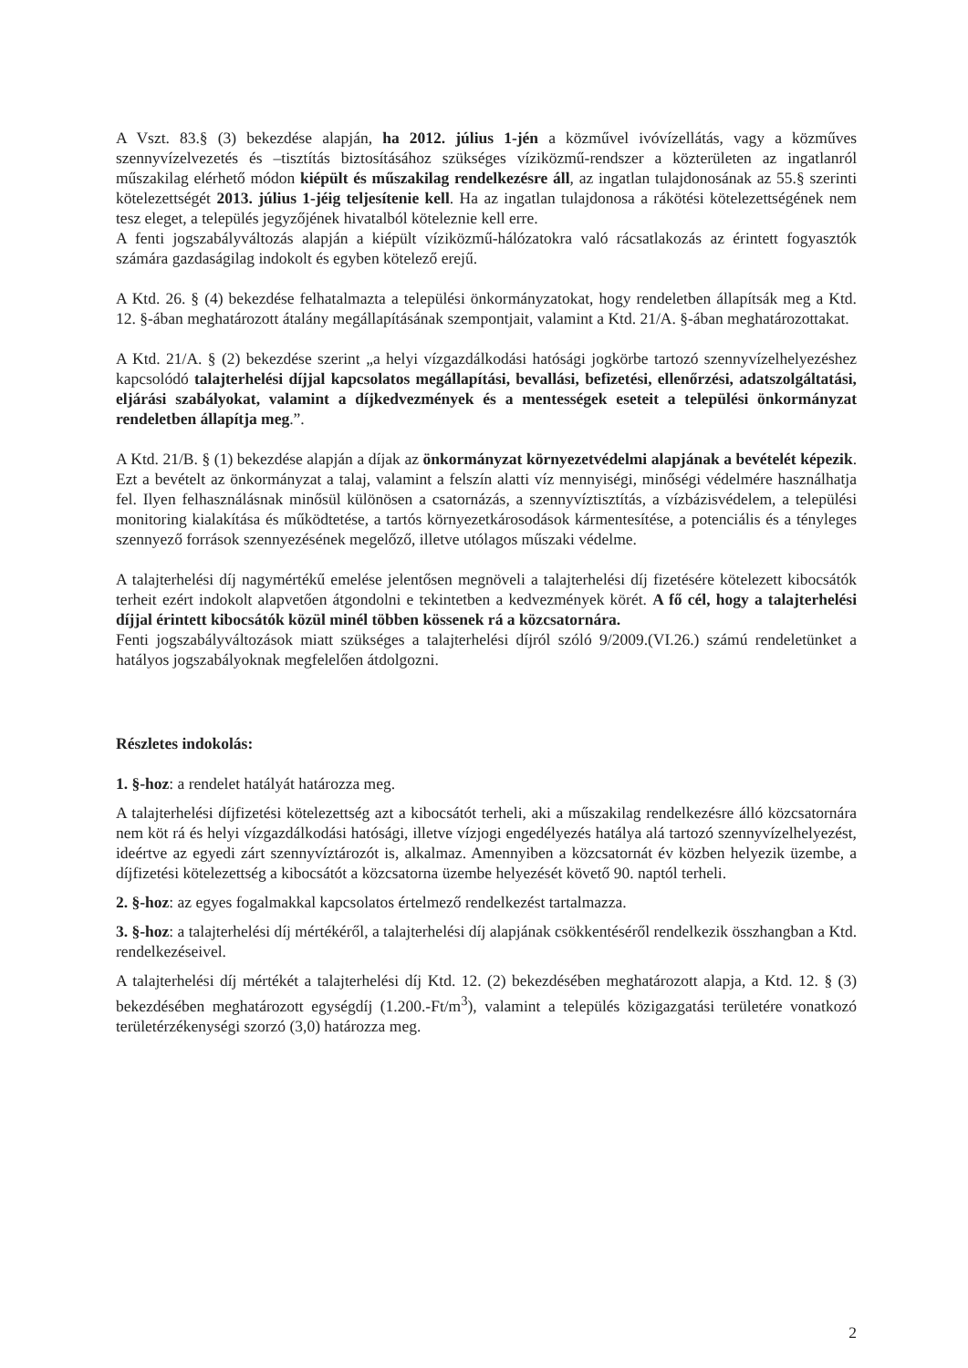A Vszt. 83.§ (3) bekezdése alapján, ha 2012. július 1-jén a közművel ivóvízellátás, vagy a közműves szennyvízelvezetés és –tisztítás biztosításához szükséges víziközmű-rendszer a közterületen az ingatlanról műszakilag elérhető módon kiépült és műszakilag rendelkezésre áll, az ingatlan tulajdonosának az 55.§ szerinti kötelezettségét 2013. július 1-jéig teljesítenie kell. Ha az ingatlan tulajdonosa a rákötési kötelezettségének nem tesz eleget, a település jegyzőjének hivatalból köteleznie kell erre.
A fenti jogszabályváltozás alapján a kiépült víziközmű-hálózatokra való rácsatlakozás az érintett fogyasztók számára gazdaságilag indokolt és egyben kötelező erejű.
A Ktd. 26. § (4) bekezdése felhatalmazta a települési önkormányzatokat, hogy rendeletben állapítsák meg a Ktd. 12. §-ában meghatározott átalány megállapításának szempontjait, valamint a Ktd. 21/A. §-ában meghatározottakat.
A Ktd. 21/A. § (2) bekezdése szerint „a helyi vízgazdálkodási hatósági jogkörbe tartozó szennyvízelhelyezéshez kapcsolódó talajterhelési díjjal kapcsolatos megállapítási, bevallási, befizetési, ellenőrzési, adatszolgáltatási, eljárási szabályokat, valamint a díjkedvezmények és a mentességek eseteit a települési önkormányzat rendeletben állapítja meg.”.
A Ktd. 21/B. § (1) bekezdése alapján a díjak az önkormányzat környezetvédelmi alapjának a bevételét képezik. Ezt a bevételt az önkormányzat a talaj, valamint a felszín alatti víz mennyiségi, minőségi védelmére használhatja fel. Ilyen felhasználásnak minősül különösen a csatornázás, a szennyvíztisztítás, a vízbázisvédelem, a települési monitoring kialakítása és működtetése, a tartós környezetkárosodások kármentesítése, a potenciális és a tényleges szennyező források szennyezésének megelőző, illetve utólagos műszaki védelme.
A talajterhelési díj nagymértékű emelése jelentősen megnöveli a talajterhelési díj fizetésére kötelezett kibocsátók terheit ezért indokolt alapvetően átgondolni e tekintetben a kedvezmények körét. A fő cél, hogy a talajterhelési díjjal érintett kibocsátók közül minél többen kössenek rá a közcsatornára.
Fenti jogszabályváltozások miatt szükséges a talajterhelési díjról szóló 9/2009.(VI.26.) számú rendeletünket a hatályos jogszabályoknak megfelelően átdolgozni.
Részletes indokolás:
1. §-hoz: a rendelet hatályát határozza meg.
A talajterhelési díjfizetési kötelezettség azt a kibocsátót terheli, aki a műszakilag rendelkezésre álló közcsatornára nem köt rá és helyi vízgazdálkodási hatósági, illetve vízjogi engedélyezés hatálya alá tartozó szennyvízelhelyezést, ideértve az egyedi zárt szennyvíztározót is, alkalmaz. Amennyiben a közcsatornát év közben helyezik üzembe, a díjfizetési kötelezettség a kibocsátót a közcsatorna üzembe helyezését követő 90. naptól terheli.
2. §-hoz: az egyes fogalmakkal kapcsolatos értelmező rendelkezést tartalmazza.
3. §-hoz: a talajterhelési díj mértékéről, a talajterhelési díj alapjának csökkentéséről rendelkezik összhangban a Ktd. rendelkezéseivel.
A talajterhelési díj mértékét a talajterhelési díj Ktd. 12. (2) bekezdésében meghatározott alapja, a Ktd. 12. § (3) bekezdésében meghatározott egységdíj (1.200.-Ft/m<sup>3</sup>), valamint a település közigazgatási területére vonatkozó területérzékenységi szorzó (3,0) határozza meg.
2